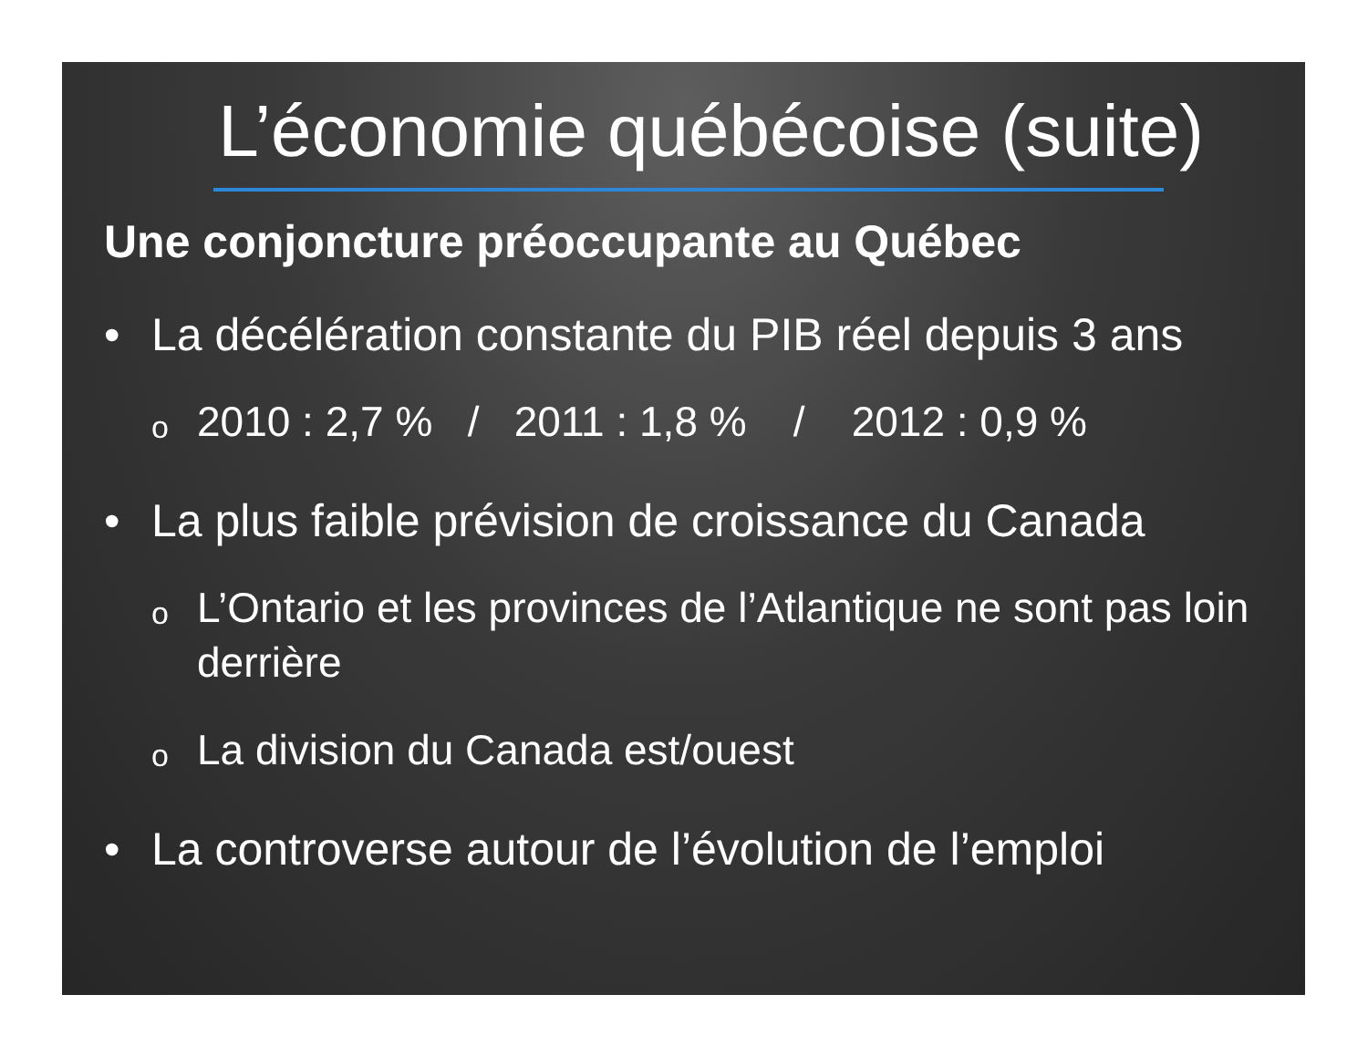L’économie québécoise (suite)
Une conjoncture préoccupante au Québec
• La décélération constante du PIB réel depuis 3 ans
o
2010 : 2,7 % / 2011 : 1,8 % / 2012 : 0,9 %
• La plus faible prévision de croissance du Canada
o
L’Ontario et les provinces de l’Atlantique ne sont pas loin derrière
o
La division du Canada est/ouest
• La controverse autour de l’évolution de l’emploi